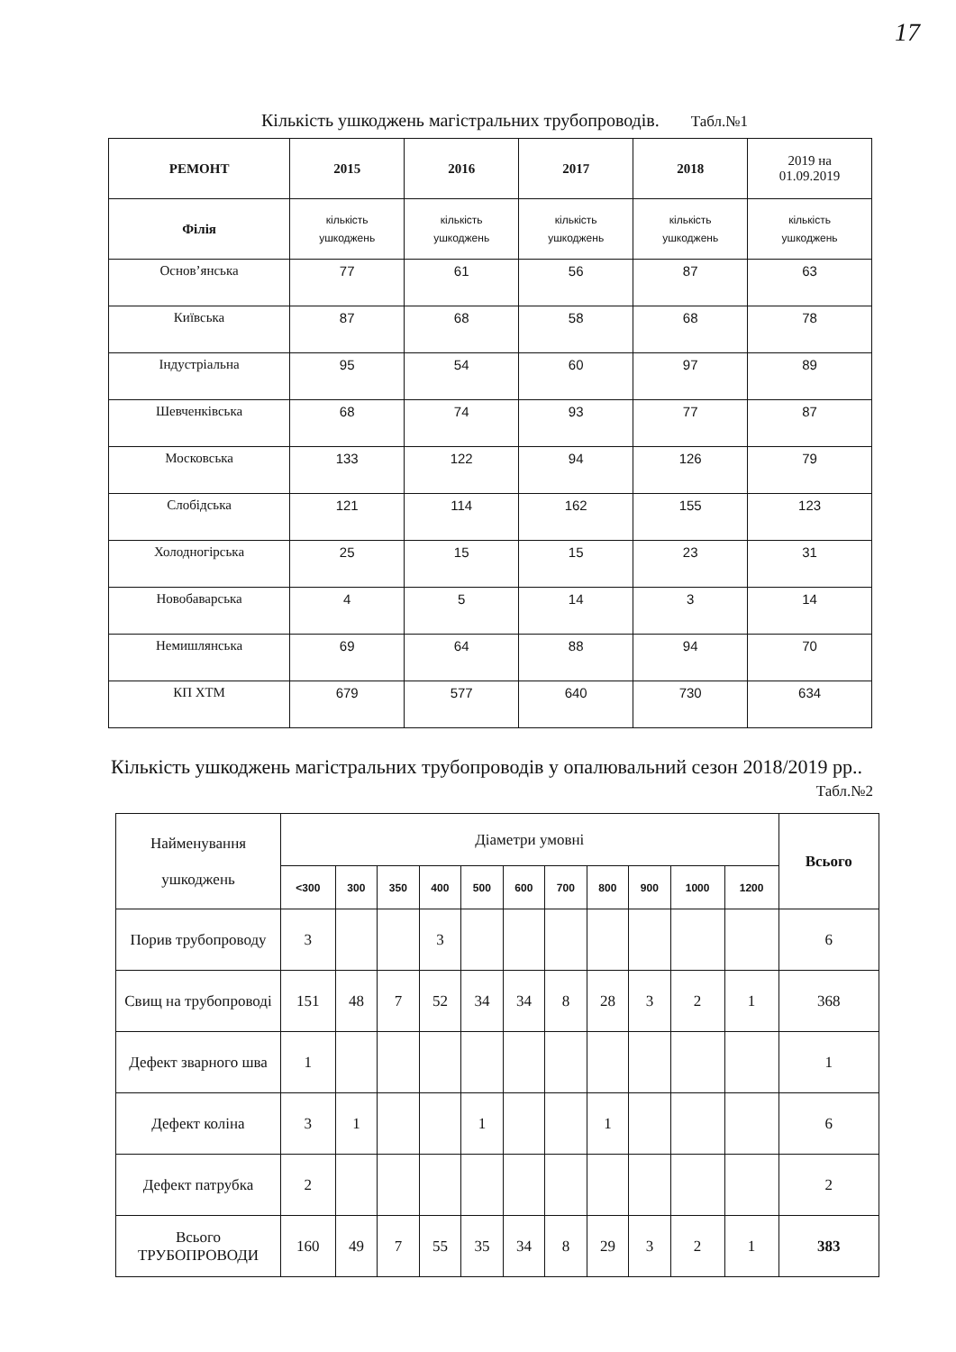17
Кількість ушкоджень магістральних трубопроводів. Табл.№1
| РЕМОНТ | 2015 | 2016 | 2017 | 2018 | 2019 на 01.09.2019 |
| --- | --- | --- | --- | --- | --- |
| Філія | кількість ушкоджень | кількість ушкоджень | кількість ушкоджень | кількість ушкоджень | кількість ушкоджень |
| Основ’янська | 77 | 61 | 56 | 87 | 63 |
| Київська | 87 | 68 | 58 | 68 | 78 |
| Індустріальна | 95 | 54 | 60 | 97 | 89 |
| Шевченківська | 68 | 74 | 93 | 77 | 87 |
| Московська | 133 | 122 | 94 | 126 | 79 |
| Слобідська | 121 | 114 | 162 | 155 | 123 |
| Холодногірська | 25 | 15 | 15 | 23 | 31 |
| Новобаварська | 4 | 5 | 14 | 3 | 14 |
| Немишлянська | 69 | 64 | 88 | 94 | 70 |
| КП ХТМ | 679 | 577 | 640 | 730 | 634 |
Кількість ушкоджень магістральних трубопроводів у опалювальний сезон 2018/2019 рр..
Табл.№2
| Найменування ушкоджень | Діаметри умовні | | | | | | | | | | | Всього |
| --- | --- | --- | --- | --- | --- | --- | --- | --- | --- | --- | --- | --- |
| | <300 | 300 | 350 | 400 | 500 | 600 | 700 | 800 | 900 | 1000 | 1200 | |
| Порив трубопроводу | 3 | | | 3 | | | | | | | | 6 |
| Свищ на трубопроводі | 151 | 48 | 7 | 52 | 34 | 34 | 8 | 28 | 3 | 2 | 1 | 368 |
| Дефект зварного шва | 1 | | | | | | | | | | | 1 |
| Дефект коліна | 3 | 1 | | | 1 | | | 1 | | | | 6 |
| Дефект патрубка | 2 | | | | | | | | | | | 2 |
| Всього ТРУБОПРОВОДИ | 160 | 49 | 7 | 55 | 35 | 34 | 8 | 29 | 3 | 2 | 1 | 383 |